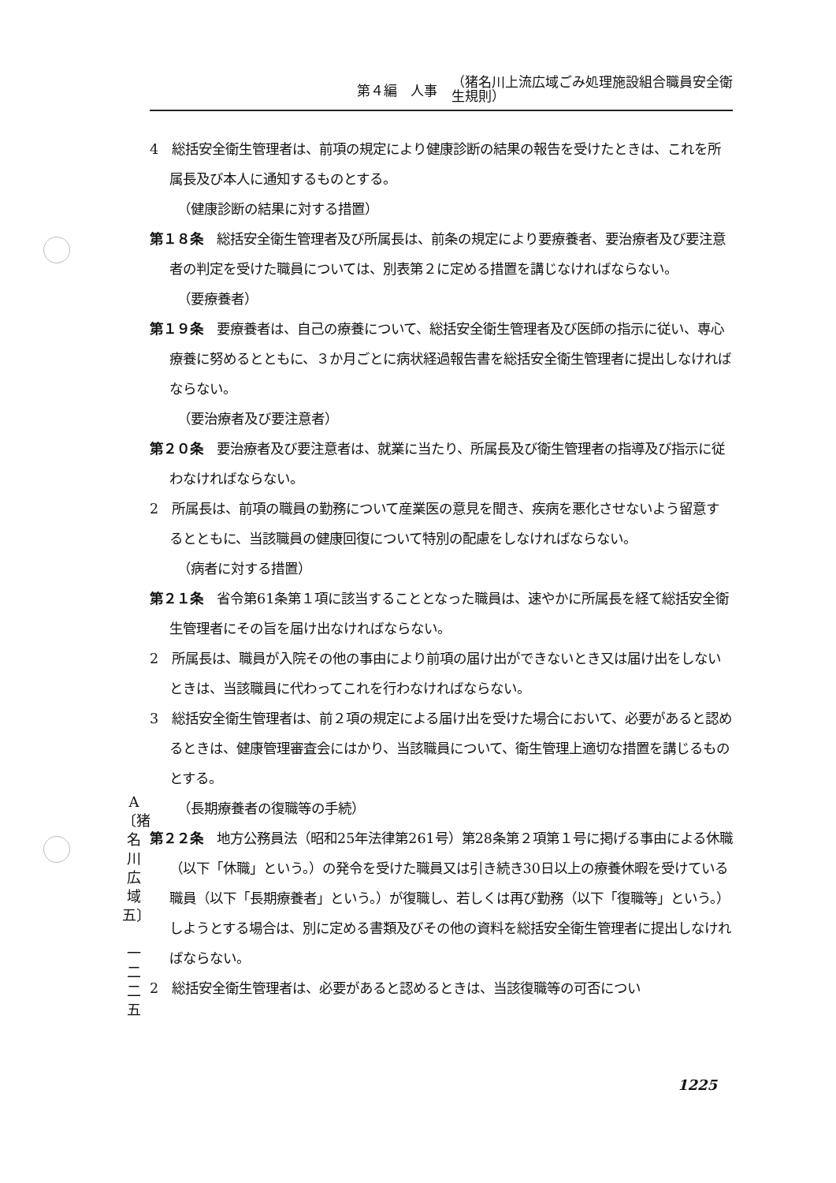第４編　人事 （猪名川上流広域ごみ処理施設組合職員安全衛
生規則）
4　総括安全衛生管理者は、前項の規定により健康診断の結果の報告を受けたときは、これを所属長及び本人に通知するものとする。
（健康診断の結果に対する措置）
第１８条　総括安全衛生管理者及び所属長は、前条の規定により要療養者、要治療者及び要注意者の判定を受けた職員については、別表第２に定める措置を講じなければならない。
（要療養者）
第１９条　要療養者は、自己の療養について、総括安全衛生管理者及び医師の指示に従い、専心療養に努めるとともに、３か月ごとに病状経過報告書を総括安全衛生管理者に提出しなければならない。
（要治療者及び要注意者）
第２０条　要治療者及び要注意者は、就業に当たり、所属長及び衛生管理者の指導及び指示に従わなければならない。
2　所属長は、前項の職員の勤務について産業医の意見を聞き、疾病を悪化させないよう留意するとともに、当該職員の健康回復について特別の配慮をしなければならない。
（病者に対する措置）
第２１条　省令第61条第１項に該当することとなった職員は、速やかに所属長を経て総括安全衛生管理者にその旨を届け出なければならない。
2　所属長は、職員が入院その他の事由により前項の届け出ができないとき又は届け出をしないときは、当該職員に代わってこれを行わなければならない。
3　総括安全衛生管理者は、前２項の規定による届け出を受けた場合において、必要があると認めるときは、健康管理審査会にはかり、当該職員について、衛生管理上適切な措置を講じるものとする。
（長期療養者の復職等の手続）
第２２条　地方公務員法（昭和25年法律第261号）第28条第２項第１号に掲げる事由による休職（以下「休職」という。）の発令を受けた職員又は引き続き30日以上の療養休暇を受けている職員（以下「長期療養者」という。）が復職し、若しくは再び勤務（以下「復職等」という。）しようとする場合は、別に定める書類及びその他の資料を総括安全衛生管理者に提出しなければならない。
2　総括安全衛生管理者は、必要があると認めるときは、当該復職等の可否につい
A
〔猪名川広域五〕
一二二五
1225